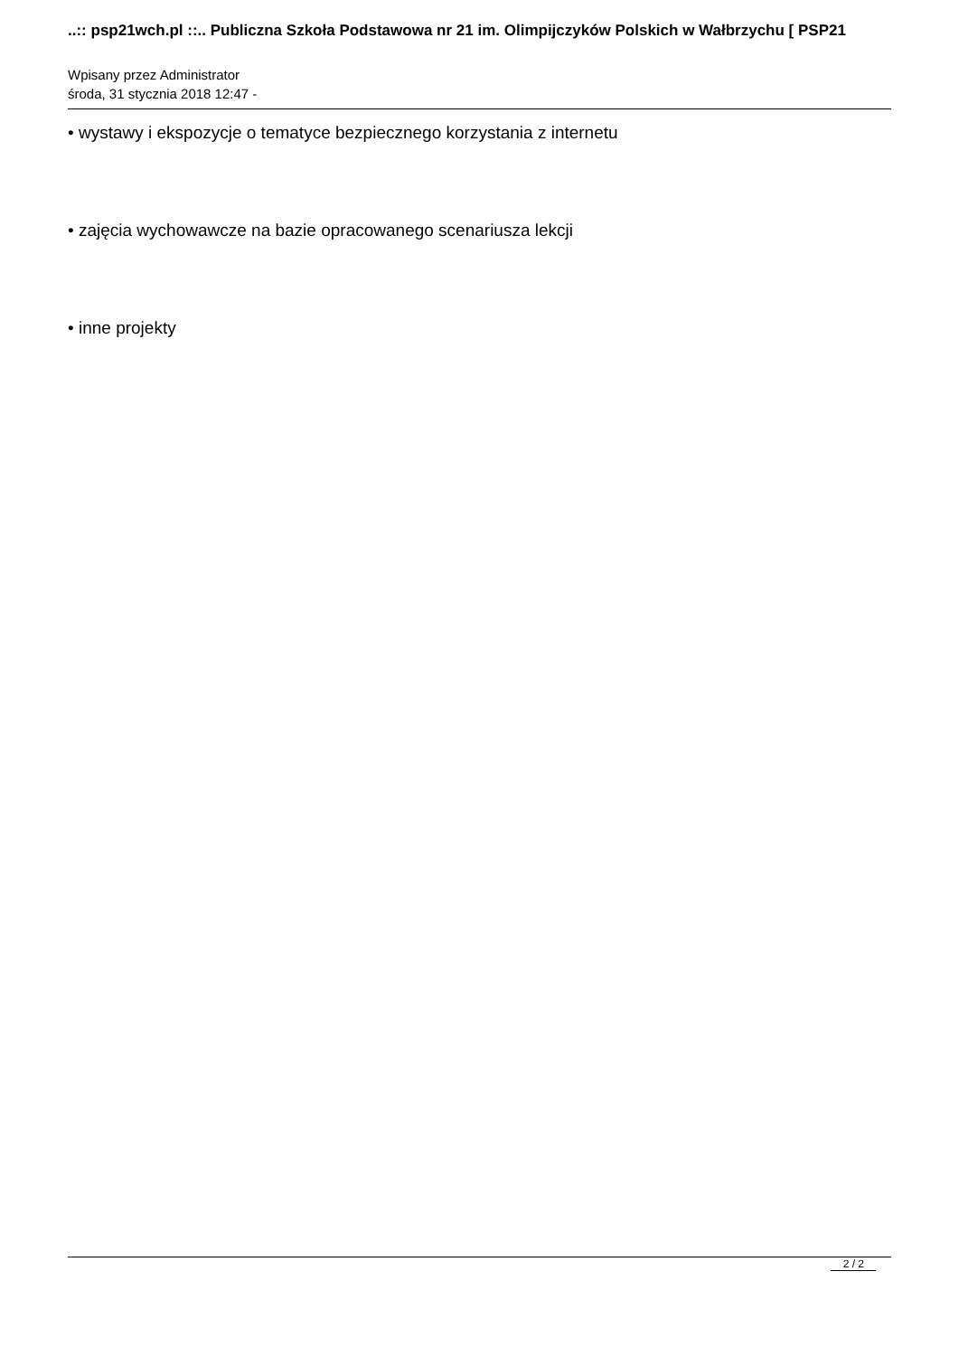..:: psp21wch.pl ::.. Publiczna Szkoła Podstawowa nr 21 im. Olimpijczyków Polskich w Wałbrzychu [ PSP21
Wpisany przez Administrator
środa, 31 stycznia 2018 12:47 -
• wystawy i ekspozycje o tematyce bezpiecznego korzystania z internetu
• zajęcia wychowawcze na bazie opracowanego scenariusza lekcji
• inne projekty
2 / 2